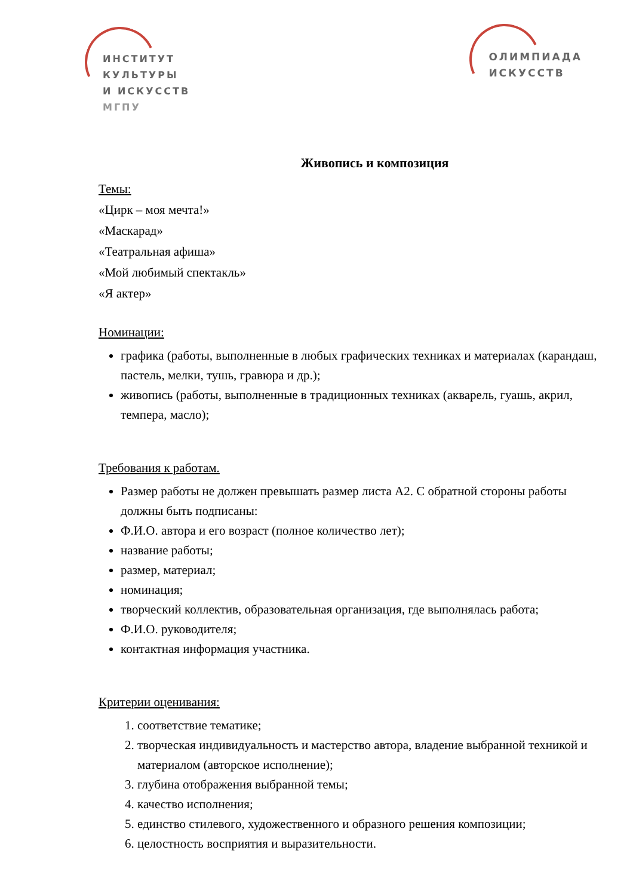ИНСТИТУТ
КУЛЬТУРЫ
И ИСКУССТВ
МГПУ
ОЛИМПИАДА
ИСКУССТВ
Живопись и композиция
Темы:
«Цирк – моя мечта!»
«Маскарад»
«Театральная афиша»
«Мой любимый спектакль»
«Я актер»
Номинации:
графика (работы, выполненные в любых графических техниках и материалах (карандаш, пастель, мелки, тушь, гравюра и др.);
живопись (работы, выполненные в традиционных техниках (акварель, гуашь, акрил, темпера, масло);
Требования к работам.
Размер работы не должен превышать размер листа А2. С обратной стороны работы должны быть подписаны:
Ф.И.О. автора и его возраст (полное количество лет);
название работы;
размер, материал;
номинация;
творческий коллектив, образовательная организация, где выполнялась работа;
Ф.И.О. руководителя;
контактная информация участника.
Критерии оценивания:
1. соответствие тематике;
2. творческая индивидуальность и мастерство автора, владение выбранной техникой и материалом (авторское исполнение);
3. глубина отображения выбранной темы;
4. качество исполнения;
5. единство стилевого, художественного и образного решения композиции;
6. целостность восприятия и выразительности.